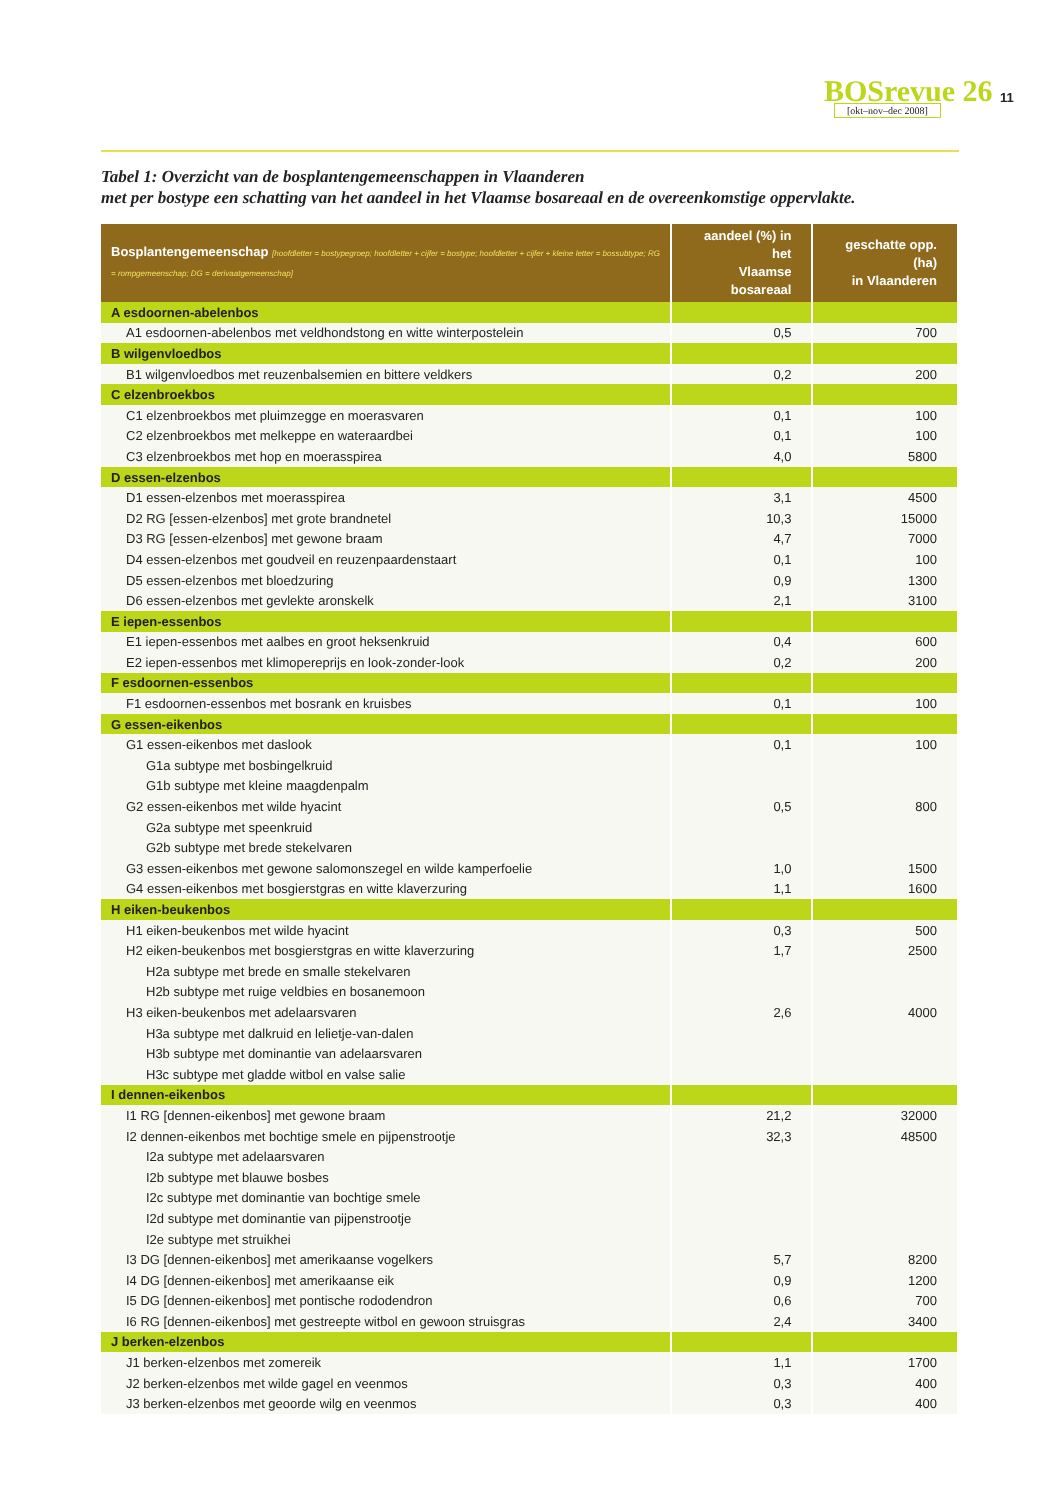BOSrevue 26 [okt–nov–dec 2008]
11
Tabel 1: Overzicht van de bosplantengemeenschappen in Vlaanderen
met per bostype een schatting van het aandeel in het Vlaamse bosareaal en de overeenkomstige oppervlakte.
| Bosplantengemeenschap [hoofdletter = bostypegroep; hoofdletter + cijfer = bostype; hoofdletter + cijfer + kleine letter = bossubtype; RG = rompgemeenschap; DG = derivaatgemeenschap] | aandeel (%) in het Vlaamse bosareaal | geschatte opp. (ha) in Vlaanderen |
| --- | --- | --- |
| A esdoornen-abelenbos | | |
| A1 esdoornen-abelenbos met veldhondstong en witte winterpostelein | 0,5 | 700 |
| B wilgenvloedbos | | |
| B1 wilgenvloedbos met reuzenbalsemien en bittere veldkers | 0,2 | 200 |
| C elzenbroekbos | | |
| C1 elzenbroekbos met pluimzegge en moerasvaren | 0,1 | 100 |
| C2 elzenbroekbos met melkeppe en wateraardbei | 0,1 | 100 |
| C3 elzenbroekbos met hop en moerasspirea | 4,0 | 5800 |
| D essen-elzenbos | | |
| D1 essen-elzenbos met moerasspirea | 3,1 | 4500 |
| D2 RG [essen-elzenbos] met grote brandnetel | 10,3 | 15000 |
| D3 RG [essen-elzenbos] met gewone braam | 4,7 | 7000 |
| D4 essen-elzenbos met goudveil en reuzenpaardenstaart | 0,1 | 100 |
| D5 essen-elzenbos met bloedzuring | 0,9 | 1300 |
| D6 essen-elzenbos met gevlekte aronskelk | 2,1 | 3100 |
| E iepen-essenbos | | |
| E1 iepen-essenbos met aalbes en groot heksenkruid | 0,4 | 600 |
| E2 iepen-essenbos met klimopereprijs en look-zonder-look | 0,2 | 200 |
| F esdoornen-essenbos | | |
| F1 esdoornen-essenbos met bosrank en kruisbes | 0,1 | 100 |
| G essen-eikenbos | | |
| G1 essen-eikenbos met daslook | 0,1 | 100 |
| G1a subtype met bosbingelkruid | | |
| G1b subtype met kleine maagdenpalm | | |
| G2 essen-eikenbos met wilde hyacint | 0,5 | 800 |
| G2a subtype met speenkruid | | |
| G2b subtype met brede stekelvaren | | |
| G3 essen-eikenbos met gewone salomonszegel en wilde kamperfoelie | 1,0 | 1500 |
| G4 essen-eikenbos met bosgierstgras en witte klaverzuring | 1,1 | 1600 |
| H eiken-beukenbos | | |
| H1 eiken-beukenbos met wilde hyacint | 0,3 | 500 |
| H2 eiken-beukenbos met bosgierstgras en witte klaverzuring | 1,7 | 2500 |
| H2a subtype met brede en smalle stekelvaren | | |
| H2b subtype met ruige veldbies en bosanemoon | | |
| H3 eiken-beukenbos met adelaarsvaren | 2,6 | 4000 |
| H3a subtype met dalkruid en lelietje-van-dalen | | |
| H3b subtype met dominantie van adelaarsvaren | | |
| H3c subtype met gladde witbol en valse salie | | |
| I dennen-eikenbos | | |
| I1 RG [dennen-eikenbos] met gewone braam | 21,2 | 32000 |
| I2 dennen-eikenbos met bochtige smele en pijpenstrootje | 32,3 | 48500 |
| I2a subtype met adelaarsvaren | | |
| I2b subtype met blauwe bosbes | | |
| I2c subtype met dominantie van bochtige smele | | |
| I2d subtype met dominantie van pijpenstrootje | | |
| I2e subtype met struikhei | | |
| I3 DG [dennen-eikenbos] met amerikaanse vogelkers | 5,7 | 8200 |
| I4 DG [dennen-eikenbos] met amerikaanse eik | 0,9 | 1200 |
| I5 DG [dennen-eikenbos] met pontische rododendron | 0,6 | 700 |
| I6 RG [dennen-eikenbos] met gestreepte witbol en gewoon struisgras | 2,4 | 3400 |
| J berken-elzenbos | | |
| J1 berken-elzenbos met zomereik | 1,1 | 1700 |
| J2 berken-elzenbos met wilde gagel en veenmos | 0,3 | 400 |
| J3 berken-elzenbos met geoorde wilg en veenmos | 0,3 | 400 |